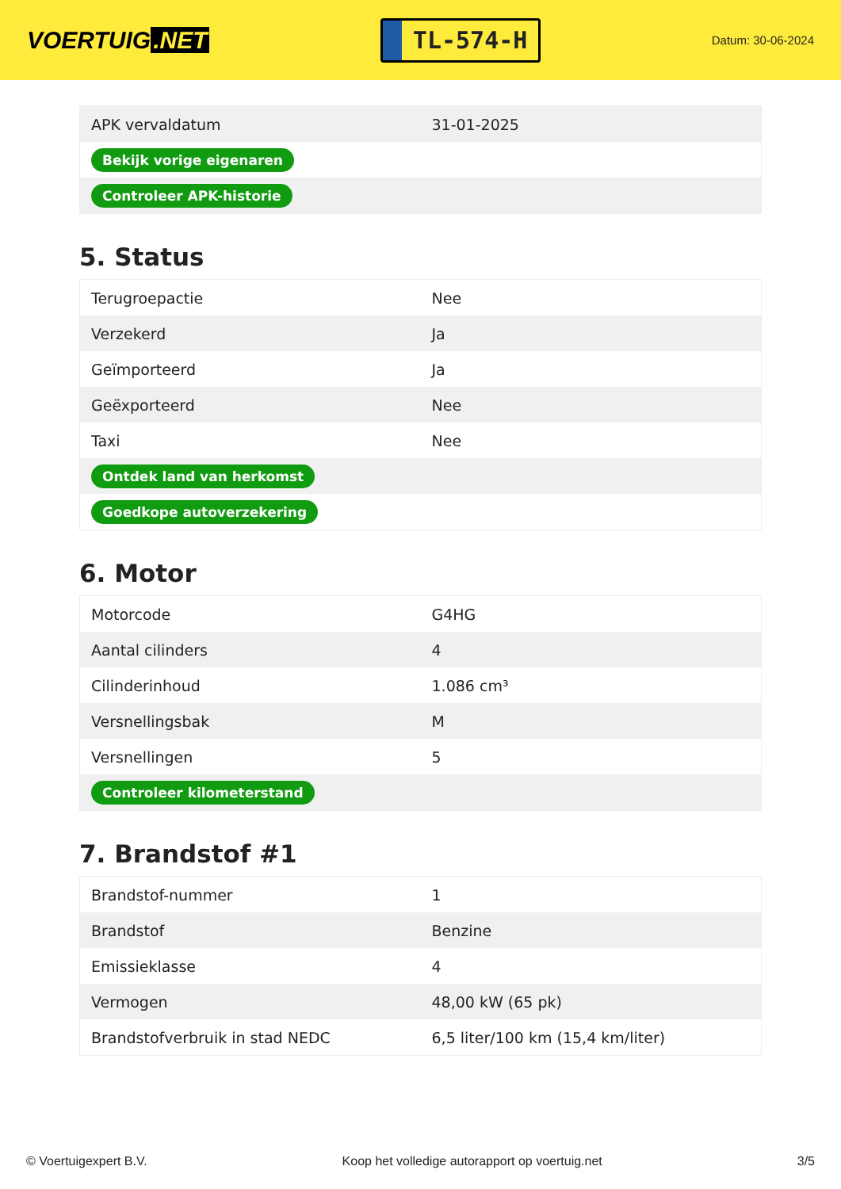VOERTUIG.NET
TL-574-H
Datum: 30-06-2024
| APK vervaldatum | 31-01-2025 |
| Bekijk vorige eigenaren | |
| Controleer APK-historie | |
5. Status
| Terugroepactie | Nee |
| Verzekerd | Ja |
| Geïmporteerd | Ja |
| Geëxporteerd | Nee |
| Taxi | Nee |
| Ontdek land van herkomst | |
| Goedkope autoverzekering | |
6. Motor
| Motorcode | G4HG |
| Aantal cilinders | 4 |
| Cilinderinhoud | 1.086 cm³ |
| Versnellingsbak | M |
| Versnellingen | 5 |
| Controleer kilometerstand | |
7. Brandstof #1
| Brandstof-nummer | 1 |
| Brandstof | Benzine |
| Emissieklasse | 4 |
| Vermogen | 48,00 kW (65 pk) |
| Brandstofverbruik in stad NEDC | 6,5 liter/100 km (15,4 km/liter) |
© Voertuigexpert B.V. Koop het volledige autorapport op voertuig.net 3/5